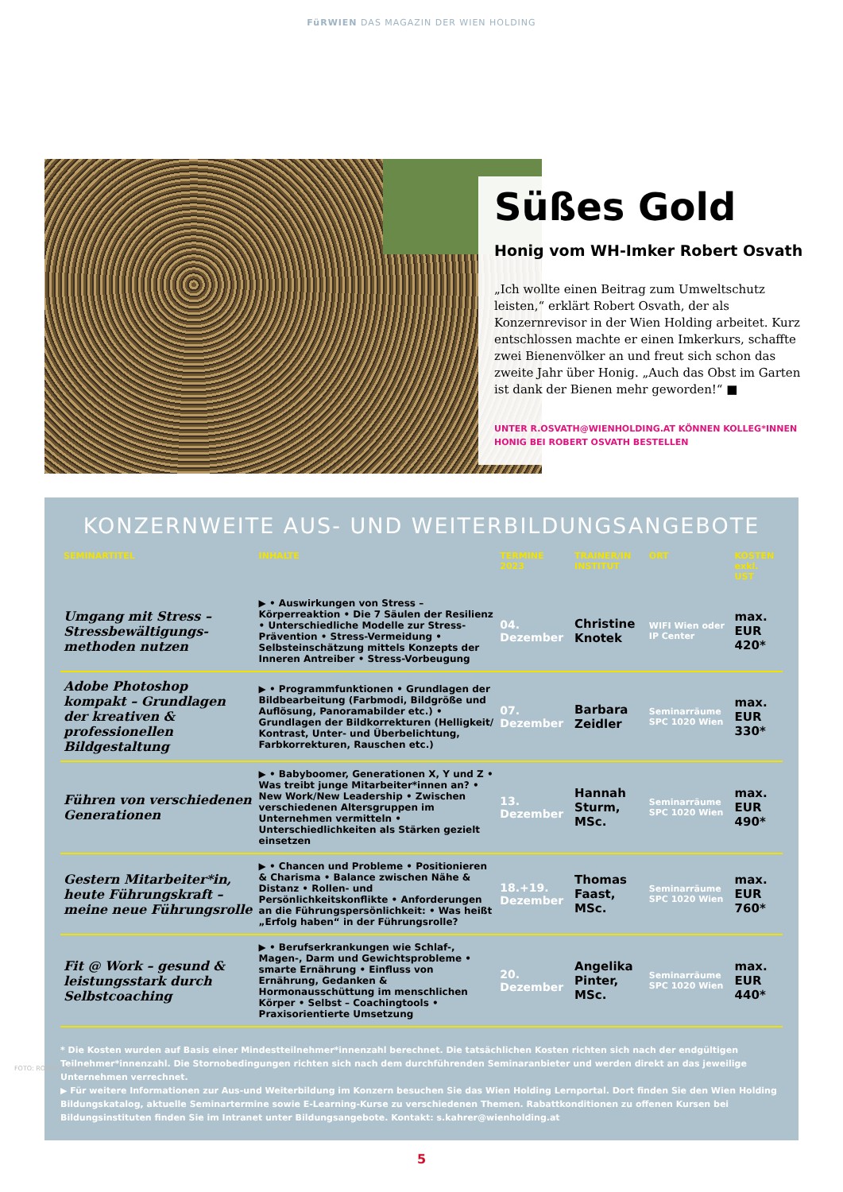FüRWIEN DAS MAGAZIN DER WIEN HOLDING
Süßes Gold
Honig vom WH-Imker Robert Osvath
„Ich wollte einen Beitrag zum Umweltschutz leisten,“ erklärt Robert Osvath, der als Konzernrevisor in der Wien Holding arbeitet. Kurz entschlossen machte er einen Imkerkurs, schaffte zwei Bienenvölker an und freut sich schon das zweite Jahr über Honig. „Auch das Obst im Garten ist dank der Bienen mehr geworden!“ ■
UNTER R.OSVATH@WIENHOLDING.AT KÖNNEN KOLLEG*INNEN HONIG BEI ROBERT OSVATH BESTELLEN
KONZERNWEITE AUS- UND WEITERBILDUNGSANGEBOTE
| SEMINARTITEL | INHALTE | TERMINE 2023 | TRAINER/IN INSTITUT | ORT | KOSTEN exkl. UST |
| --- | --- | --- | --- | --- | --- |
| Umgang mit Stress – Stressbewältigungs­methoden nutzen | ▶ • Auswirkungen von Stress – Körperreaktion • Die 7 Säulen der Resilienz • Unterschiedliche Modelle zur Stress-Prävention • Stress-Vermeidung • Selbsteinschätzung mittels Konzepts der Inneren Antreiber • Stress-Vorbeugung | 04. Dezember | Christine Knotek | WIFI Wien oder IP Center | max. EUR 420* |
| Adobe Photoshop kompakt – Grundlagen der kreativen & professionellen Bildgestaltung | ▶ • Programmfunktionen • Grundlagen der Bildbearbeitung (Farbmodi, Bildgröße und Auflösung, Panoramabilder etc.) • Grundlagen der Bildkorrekturen (Helligkeit/ Kontrast, Unter- und Überbelichtung, Farbkorrekturen, Rauschen etc.) | 07. Dezember | Barbara Zeidler | Seminarräume SPC 1020 Wien | max. EUR 330* |
| Führen von verschiedenen Generationen | ▶ • Babyboomer, Generationen X, Y und Z • Was treibt junge Mitarbeiter*innen an? • New Work/New Leadership • Zwischen verschiedenen Altersgruppen im Unternehmen vermitteln • Unterschiedlichkeiten als Stärken gezielt einsetzen | 13. Dezember | Hannah Sturm, MSc. | Seminarräume SPC 1020 Wien | max. EUR 490* |
| Gestern Mitarbeiter*in, heute Führungskraft – meine neue Führungsrolle | ▶ • Chancen und Probleme • Positionieren & Charisma • Balance zwischen Nähe & Distanz • Rollen- und Persönlichkeitskonflikte • Anforderungen an die Führungspersönlichkeit: • Was heißt „Erfolg haben“ in der Führungsrolle? | 18.+19. Dezember | Thomas Faast, MSc. | Seminarräume SPC 1020 Wien | max. EUR 760* |
| Fit @ Work – gesund & leistungsstark durch Selbstcoaching | ▶ • Berufserkrankungen wie Schlaf-, Magen-, Darm und Gewichtsprobleme • smarte Ernährung • Einfluss von Ernährung, Gedanken & Hormonausschüttung im menschlichen Körper • Selbst – Coachingtools • Praxisorientierte Umsetzung | 20. Dezember | Angelika Pinter, MSc. | Seminarräume SPC 1020 Wien | max. EUR 440* |
* Die Kosten wurden auf Basis einer Mindestteilnehmer*innenzahl berechnet. Die tatsächlichen Kosten richten sich nach der endgültigen Teilnehmer*innenzahl. Die Stornobedingungen richten sich nach dem durchführenden Seminaranbieter und werden direkt an das jeweilige Unternehmen verrechnet.
▶ Für weitere Informationen zur Aus-und Weiterbildung im Konzern besuchen Sie das Wien Holding Lernportal. Dort finden Sie den Wien Holding Bildungskatalog, aktuelle Seminartermine sowie E-Learning-Kurse zu verschiedenen Themen. Rabattkonditionen zu offenen Kursen bei Bildungsinstituten finden Sie im Intranet unter Bildungsangebote. Kontakt: s.kahrer@wienholding.at
FOTO: ROBERT OSVATH
5